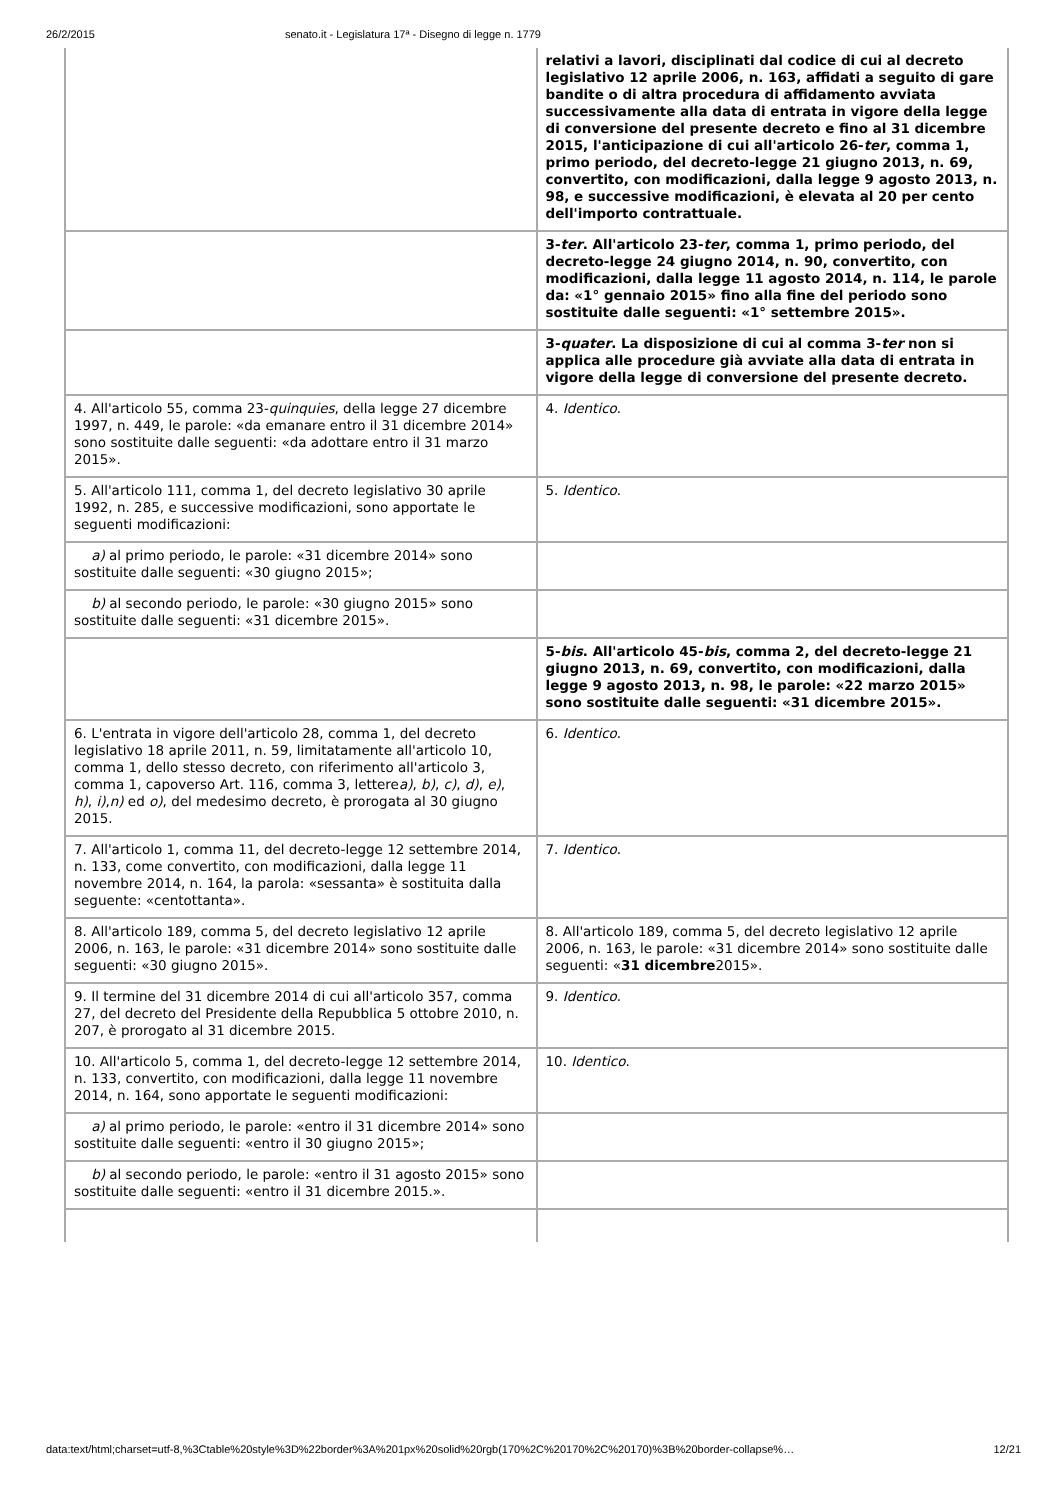26/2/2015 senato.it - Legislatura 17ª - Disegno di legge n. 1779
| | relativi a lavori, disciplinati dal codice di cui al decreto legislativo 12 aprile 2006, n. 163, affidati a seguito di gare bandite o di altra procedura di affidamento avviata successivamente alla data di entrata in vigore della legge di conversione del presente decreto e fino al 31 dicembre 2015, l'anticipazione di cui all'articolo 26- ter , comma 1, primo periodo, del decreto-legge 21 giugno 2013, n. 69, convertito, con modificazioni, dalla legge 9 agosto 2013, n. 98, e successive modificazioni, è elevata al 20 per cento dell'importo contrattuale. |
| | 3- ter . All'articolo 23- ter , comma 1, primo periodo, del decreto-legge 24 giugno 2014, n. 90, convertito, con modificazioni, dalla legge 11 agosto 2014, n. 114, le parole da: «1° gennaio 2015» fino alla fine del periodo sono sostituite dalle seguenti: «1° settembre 2015». |
| | 3- quater . La disposizione di cui al comma 3- ter non si applica alle procedure già avviate alla data di entrata in vigore della legge di conversione del presente decreto. |
| 4. All'articolo 55, comma 23- quinquies , della legge 27 dicembre 1997, n. 449, le parole: «da emanare entro il 31 dicembre 2014» sono sostituite dalle seguenti: «da adottare entro il 31 marzo 2015». | 4. Identico . |
| 5. All'articolo 111, comma 1, del decreto legislativo 30 aprile 1992, n. 285, e successive modificazioni, sono apportate le seguenti modificazioni: | 5. Identico . |
| a) al primo periodo, le parole: «31 dicembre 2014» sono sostituite dalle seguenti: «30 giugno 2015»; | |
| b) al secondo periodo, le parole: «30 giugno 2015» sono sostituite dalle seguenti: «31 dicembre 2015». | |
| | 5- bis . All'articolo 45- bis , comma 2, del decreto-legge 21 giugno 2013, n. 69, convertito, con modificazioni, dalla legge 9 agosto 2013, n. 98, le parole: «22 marzo 2015» sono sostituite dalle seguenti: «31 dicembre 2015». |
| 6. L'entrata in vigore dell'articolo 28, comma 1, del decreto legislativo 18 aprile 2011, n. 59, limitatamente all'articolo 10, comma 1, dello stesso decreto, con riferimento all'articolo 3, comma 1, capoverso Art. 116, comma 3, lettere a) , b) , c) , d) , e) , h) , i) , n) ed o) , del medesimo decreto, è prorogata al 30 giugno 2015. | 6. Identico . |
| 7. All'articolo 1, comma 11, del decreto-legge 12 settembre 2014, n. 133, come convertito, con modificazioni, dalla legge 11 novembre 2014, n. 164, la parola: «sessanta» è sostituita dalla seguente: «centottanta». | 7. Identico . |
| 8. All'articolo 189, comma 5, del decreto legislativo 12 aprile 2006, n. 163, le parole: «31 dicembre 2014» sono sostituite dalle seguenti: «30 giugno 2015». | 8. All'articolo 189, comma 5, del decreto legislativo 12 aprile 2006, n. 163, le parole: «31 dicembre 2014» sono sostituite dalle seguenti: « 31 dicembre 2015». |
| 9. Il termine del 31 dicembre 2014 di cui all'articolo 357, comma 27, del decreto del Presidente della Repubblica 5 ottobre 2010, n. 207, è prorogato al 31 dicembre 2015. | 9. Identico . |
| 10. All'articolo 5, comma 1, del decreto-legge 12 settembre 2014, n. 133, convertito, con modificazioni, dalla legge 11 novembre 2014, n. 164, sono apportate le seguenti modificazioni: | 10. Identico . |
| a) al primo periodo, le parole: «entro il 31 dicembre 2014» sono sostituite dalle seguenti: «entro il 30 giugno 2015»; | |
| b) al secondo periodo, le parole: «entro il 31 agosto 2015» sono sostituite dalle seguenti: «entro il 31 dicembre 2015.». | |
data:text/html;charset=utf-8,%3Ctable%20style%3D%22border%3A%201px%20solid%20rgb(170%2C%20170%2C%20170)%3B%20border-collapse%… 12/21